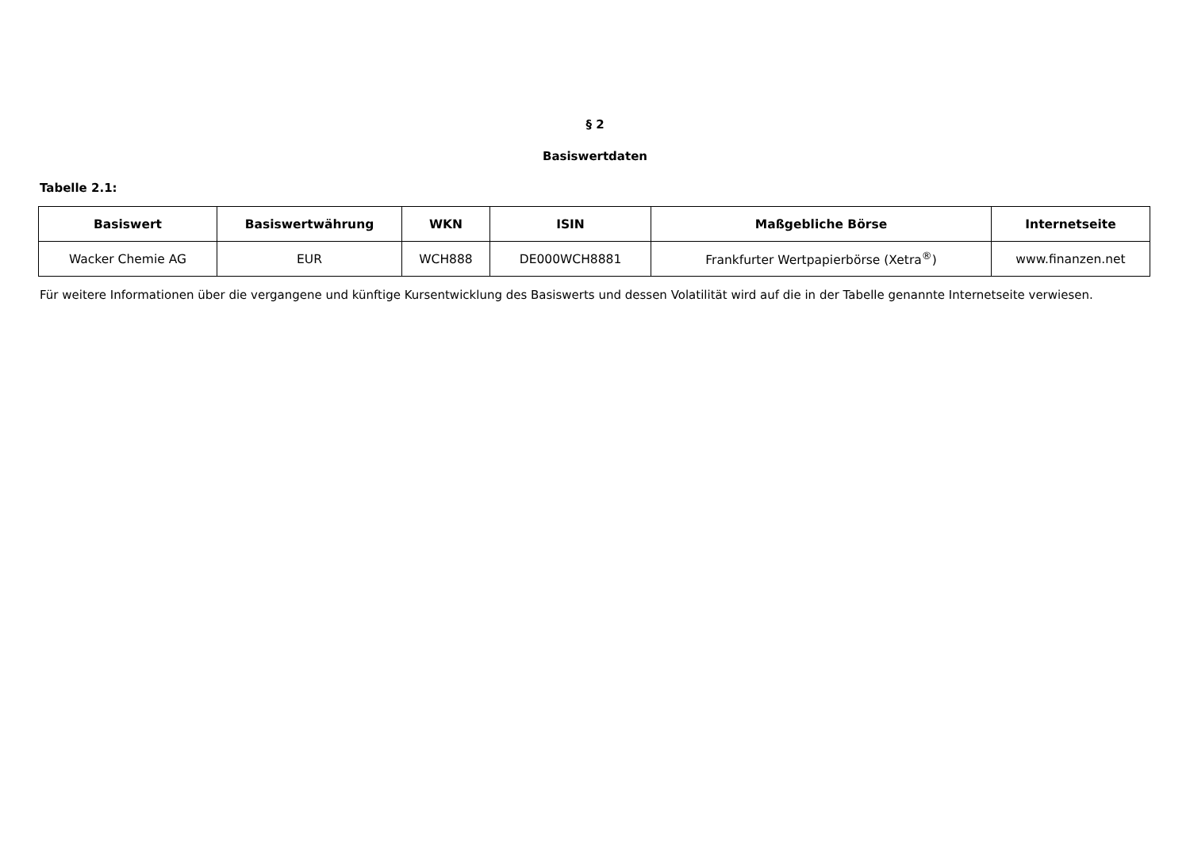§ 2
Basiswertdaten
Tabelle 2.1:
| Basiswert | Basiswertwährung | WKN | ISIN | Maßgebliche Börse | Internetseite |
| --- | --- | --- | --- | --- | --- |
| Wacker Chemie AG | EUR | WCH888 | DE000WCH8881 | Frankfurter Wertpapierbörse (Xetra<sup>®</sup>) | www.finanzen.net |
Für weitere Informationen über die vergangene und künftige Kursentwicklung des Basiswerts und dessen Volatilität wird auf die in der Tabelle genannte Internetseite verwiesen.